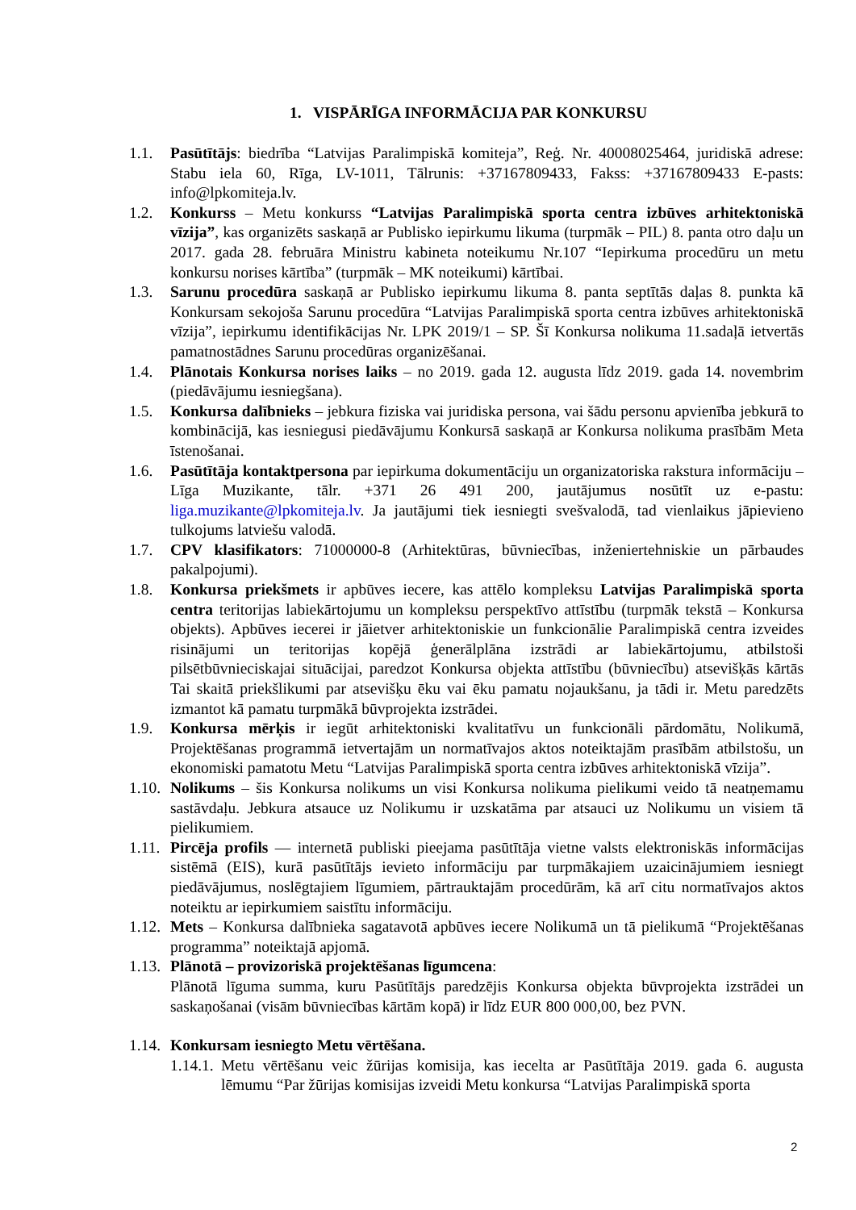1. VISPĀRĪGA INFORMĀCIJA PAR KONKURSU
1.1. Pasūtītājs: biedrība “Latvijas Paralimpiskā komiteja”, Reģ. Nr. 40008025464, juridiskā adrese: Stabu iela 60, Rīga, LV-1011, Tālrunis: +37167809433, Fakss: +37167809433 E-pasts: info@lpkomiteja.lv.
1.2. Konkurss – Metu konkurss “Latvijas Paralimpiskā sporta centra izbūves arhitektoniskā vīzija”, kas organizēts saskaņā ar Publisko iepirkumu likuma (turpmāk – PIL) 8. panta otro daļu un 2017. gada 28. februāra Ministru kabineta noteikumu Nr.107 “Iepirkuma procedūru un metu konkursu norises kārtība” (turpmāk – MK noteikumi) kārtībai.
1.3. Sarunu procedūra saskaņā ar Publisko iepirkumu likuma 8. panta septītās daļas 8. punkta kā Konkursam sekojoša Sarunu procedūra “Latvijas Paralimpiskā sporta centra izbūves arhitektoniskā vīzija”, iepirkumu identifikācijas Nr. LPK 2019/1 – SP. Šī Konkursa nolikuma 11.sadaļā ietvertās pamatnostādnes Sarunu procedūras organizēšanai.
1.4. Plānotais Konkursa norises laiks – no 2019. gada 12. augusta līdz 2019. gada 14. novembrim (piedāvājumu iesniegšana).
1.5. Konkursa dalībnieks – jebkura fiziska vai juridiska persona, vai šādu personu apvienība jebkurā to kombinācijā, kas iesniegusi piedāvājumu Konkursā saskaņā ar Konkursa nolikuma prasībām Meta īstenošanai.
1.6. Pasūtītāja kontaktpersona par iepirkuma dokumentāciju un organizatoriska rakstura informāciju – Līga Muzikante, tālr. +371 26 491 200, jautājumus nosūtīt uz e-pastu: liga.muzikante@lpkomiteja.lv. Ja jautājumi tiek iesniegti svešvalodā, tad vienlaikus jāpievieno tulkojums latviešu valodā.
1.7. CPV klasifikators: 71000000-8 (Arhitektūras, būvniecības, inženiertehniskie un pārbaudes pakalpojumi).
1.8. Konkursa priekšmets ir apbūves iecere, kas attēlo kompleksu Latvijas Paralimpiskā sporta centra teritorijas labiekārtojumu un kompleksu perspektīvo attīstību (turpmāk tekstā – Konkursa objekts). Apbūves iecerei ir jāietver arhitektoniskie un funkcionālie Paralimpiskā centra izveides risinājumi un teritorijas kopējā ģenerālplāna izstrādi ar labiekārtojumu, atbilstoši pilsētbūvnieciskajai situācijai, paredzot Konkursa objekta attīstību (būvniecību) atsevišķās kārtās Tai skaitā priekšlikumi par atsevišķu ēku vai ēku pamatu nojaukšanu, ja tādi ir. Metu paredzēts izmantot kā pamatu turpmākā būvprojekta izstrādei.
1.9. Konkursa mērķis ir iegūt arhitektoniski kvalitatīvu un funkcionāli pārdomātu, Nolikumā, Projektēšanas programmā ietvertajām un normatīvajos aktos noteiktajām prasībām atbilstošu, un ekonomiski pamatotu Metu “Latvijas Paralimpiskā sporta centra izbūves arhitektoniskā vīzija”.
1.10.
Nolikums – šis Konkursa nolikums un visi Konkursa nolikuma pielikumi veido tā neatņemamu sastāvdaļu. Jebkura atsauce uz Nolikumu ir uzskatāma par atsauci uz Nolikumu un visiem tā pielikumiem.
1.11.
Pircēja profils — internetā publiski pieejama pasūtītāja vietne valsts elektroniskās informācijas sistēmā (EIS), kurā pasūtītājs ievieto informāciju par turpmākajiem uzaicinājumiem iesniegt piedāvājumus, noslēgtajiem līgumiem, pārtrauktajām procedūrām, kā arī citu normatīvajos aktos noteiktu ar iepirkumiem saistītu informāciju.
1.12.
Mets – Konkursa dalībnieka sagatavotā apbūves iecere Nolikumā un tā pielikumā “Projektēšanas programma” noteiktajā apjomā.
1.13.
Plānotā – provizoriskā projektēšanas līgumcena:
Plānotā līguma summa, kuru Pasūtītājs paredzējis Konkursa objekta būvprojekta izstrādei un saskaņošanai (visām būvniecības kārtām kopā) ir līdz EUR 800 000,00, bez PVN.
1.14.
Konkursam iesniegto Metu vērtēšana.
1.14.1.
Metu vērtēšanu veic žūrijas komisija, kas iecelta ar Pasūtītāja 2019. gada 6. augusta lēmumu “Par žūrijas komisijas izveidi Metu konkursa “Latvijas Paralimpiskā sporta
2